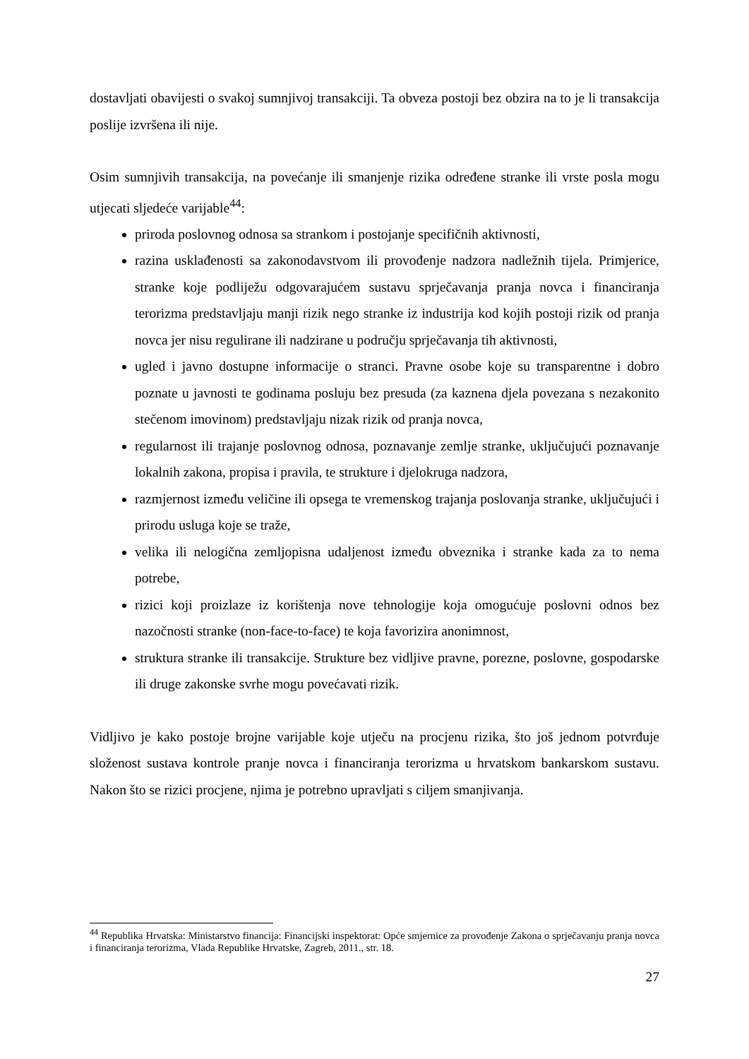dostavljati obavijesti o svakoj sumnjivoj transakciji. Ta obveza postoji bez obzira na to je li transakcija poslije izvršena ili nije.
Osim sumnjivih transakcija, na povećanje ili smanjenje rizika određene stranke ili vrste posla mogu utjecati sljedeće varijable<sup>44</sup>:
priroda poslovnog odnosa sa strankom i postojanje specifičnih aktivnosti,
razina usklađenosti sa zakonodavstvom ili provođenje nadzora nadležnih tijela. Primjerice, stranke koje podliježu odgovarajućem sustavu sprječavanja pranja novca i financiranja terorizma predstavljaju manji rizik nego stranke iz industrija kod kojih postoji rizik od pranja novca jer nisu regulirane ili nadzirane u području sprječavanja tih aktivnosti,
ugled i javno dostupne informacije o stranci. Pravne osobe koje su transparentne i dobro poznate u javnosti te godinama posluju bez presuda (za kaznena djela povezana s nezakonito stečenom imovinom) predstavljaju nizak rizik od pranja novca,
regularnost ili trajanje poslovnog odnosa, poznavanje zemlje stranke, uključujući poznavanje lokalnih zakona, propisa i pravila, te strukture i djelokruga nadzora,
razmjernost između veličine ili opsega te vremenskog trajanja poslovanja stranke, uključujući i prirodu usluga koje se traže,
velika ili nelogična zemljopisna udaljenost između obveznika i stranke kada za to nema potrebe,
rizici koji proizlaze iz korištenja nove tehnologije koja omogućuje poslovni odnos bez nazočnosti stranke (non-face-to-face) te koja favorizira anonimnost,
struktura stranke ili transakcije. Strukture bez vidljive pravne, porezne, poslovne, gospodarske ili druge zakonske svrhe mogu povećavati rizik.
Vidljivo je kako postoje brojne varijable koje utječu na procjenu rizika, što još jednom potvrđuje složenost sustava kontrole pranje novca i financiranja terorizma u hrvatskom bankarskom sustavu. Nakon što se rizici procjene, njima je potrebno upravljati s ciljem smanjivanja.
<sup>44</sup> Republika Hrvatska: Ministarstvo financija: Financijski inspektorat: Opće smjernice za provođenje Zakona o sprječavanju pranja novca i financiranja terorizma, Vlada Republike Hrvatske, Zagreb, 2011., str. 18.
27